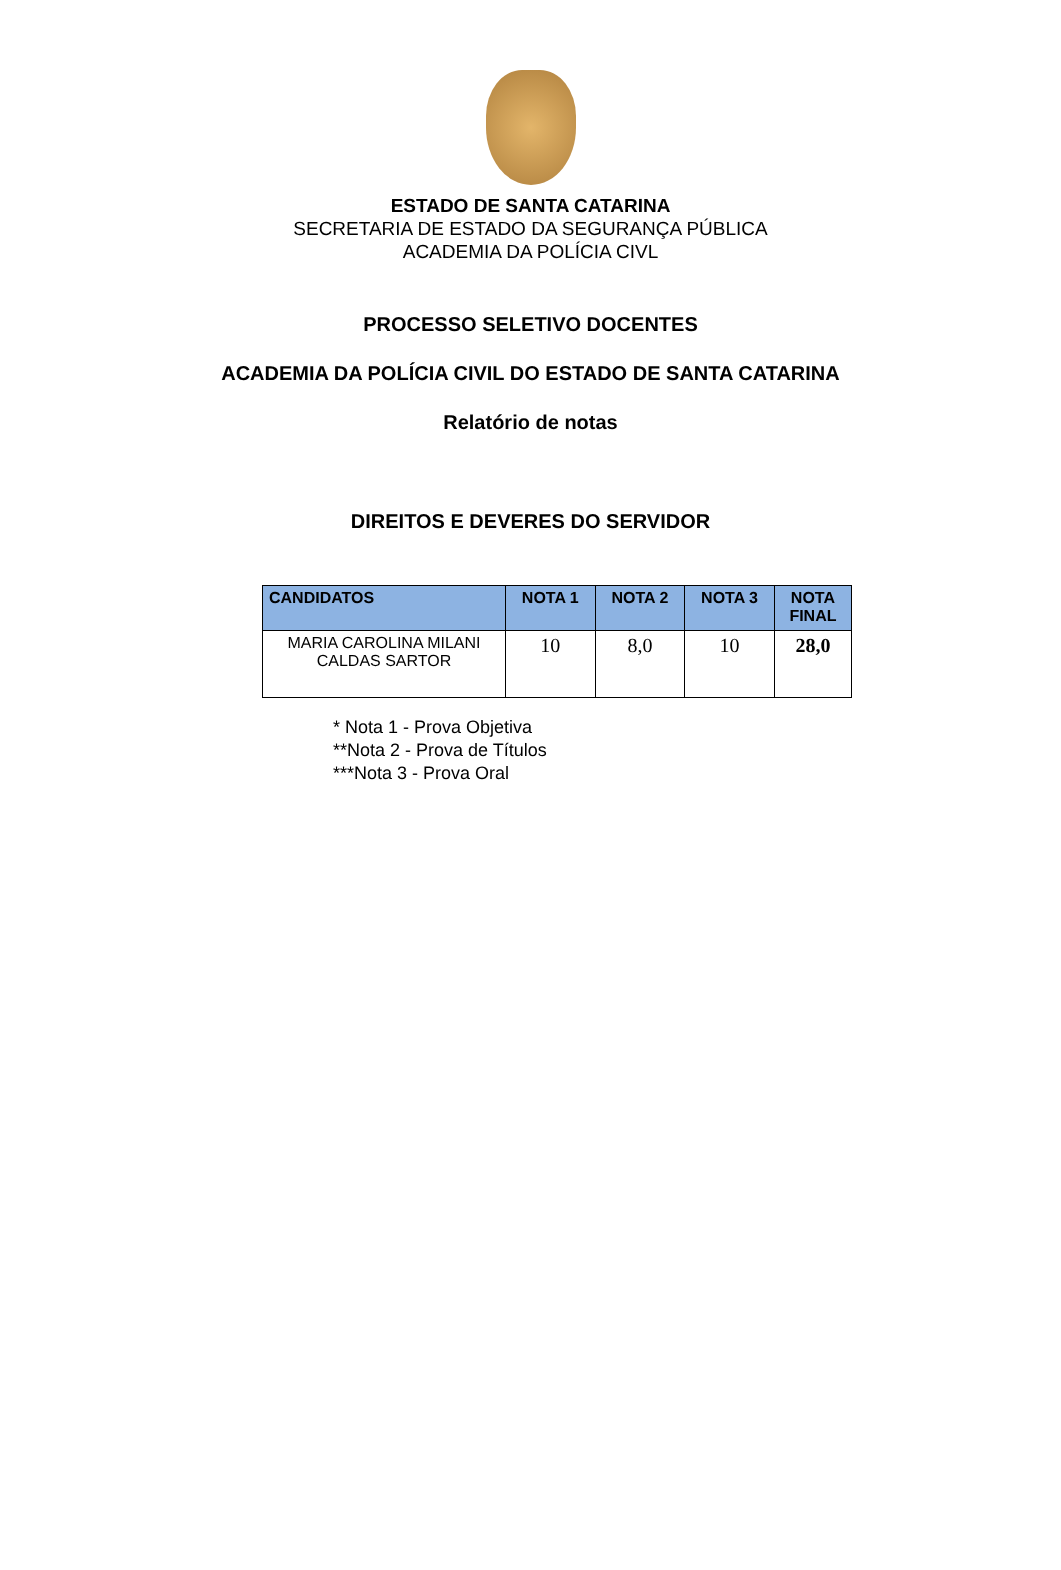ESTADO DE SANTA CATARINA
SECRETARIA DE ESTADO DA SEGURANÇA PÚBLICA
ACADEMIA DA POLÍCIA CIVL
PROCESSO SELETIVO DOCENTES
ACADEMIA DA POLÍCIA CIVIL DO ESTADO DE SANTA CATARINA
Relatório de notas
DIREITOS E DEVERES DO SERVIDOR
| CANDIDATOS | NOTA 1 | NOTA 2 | NOTA 3 | NOTA FINAL |
| --- | --- | --- | --- | --- |
| MARIA CAROLINA MILANI CALDAS SARTOR | 10 | 8,0 | 10 | 28,0 |
* Nota 1 - Prova Objetiva
**Nota 2 - Prova de Títulos
***Nota 3 - Prova Oral